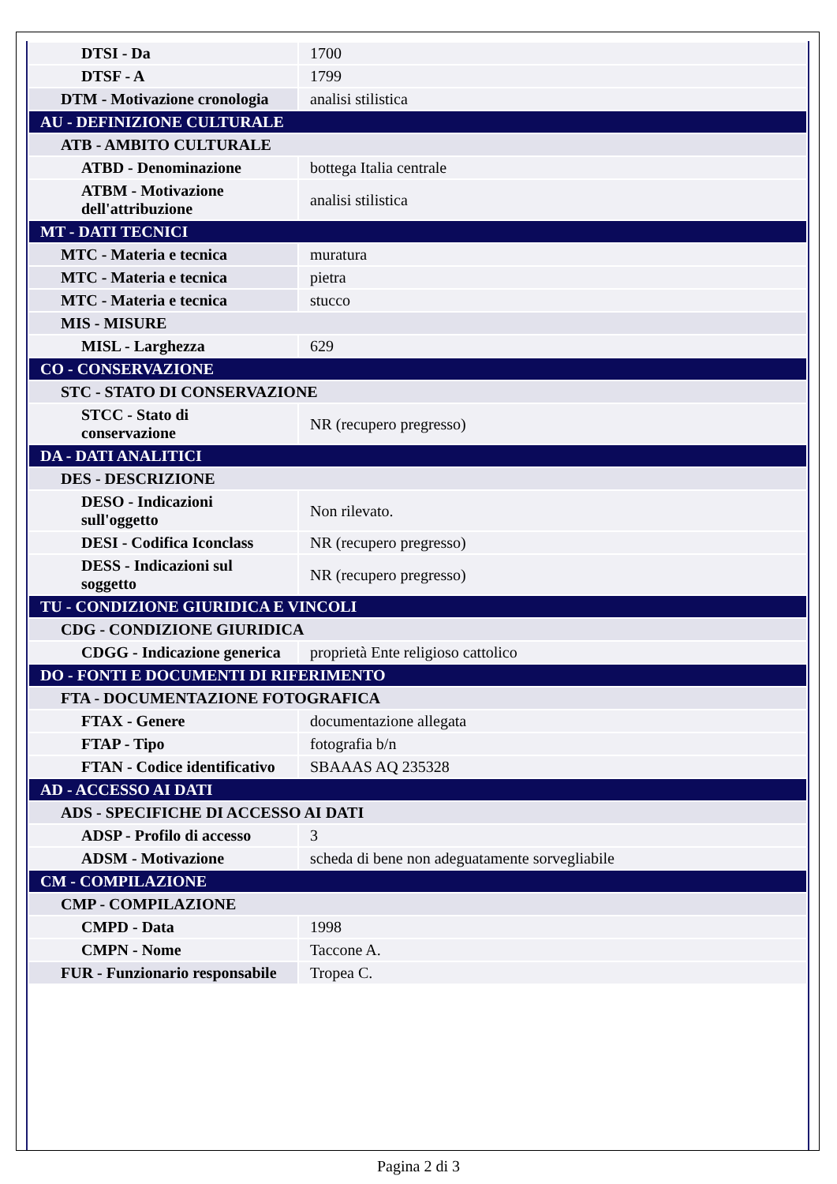| DTSI - Da | 1700 |
| DTSF - A | 1799 |
| DTM - Motivazione cronologia | analisi stilistica |
| AU - DEFINIZIONE CULTURALE | |
| ATB - AMBITO CULTURALE | |
| ATBD - Denominazione | bottega Italia centrale |
| ATBM - Motivazione dell'attribuzione | analisi stilistica |
| MT - DATI TECNICI | |
| MTC - Materia e tecnica | muratura |
| MTC - Materia e tecnica | pietra |
| MTC - Materia e tecnica | stucco |
| MIS - MISURE | |
| MISL - Larghezza | 629 |
| CO - CONSERVAZIONE | |
| STC - STATO DI CONSERVAZIONE | |
| STCC - Stato di conservazione | NR (recupero pregresso) |
| DA - DATI ANALITICI | |
| DES - DESCRIZIONE | |
| DESO - Indicazioni sull'oggetto | Non rilevato. |
| DESI - Codifica Iconclass | NR (recupero pregresso) |
| DESS - Indicazioni sul soggetto | NR (recupero pregresso) |
| TU - CONDIZIONE GIURIDICA E VINCOLI | |
| CDG - CONDIZIONE GIURIDICA | |
| CDGG - Indicazione generica | proprietà Ente religioso cattolico |
| DO - FONTI E DOCUMENTI DI RIFERIMENTO | |
| FTA - DOCUMENTAZIONE FOTOGRAFICA | |
| FTAX - Genere | documentazione allegata |
| FTAP - Tipo | fotografia b/n |
| FTAN - Codice identificativo | SBAAAS AQ 235328 |
| AD - ACCESSO AI DATI | |
| ADS - SPECIFICHE DI ACCESSO AI DATI | |
| ADSP - Profilo di accesso | 3 |
| ADSM - Motivazione | scheda di bene non adeguatamente sorvegliabile |
| CM - COMPILAZIONE | |
| CMP - COMPILAZIONE | |
| CMPD - Data | 1998 |
| CMPN - Nome | Taccone A. |
| FUR - Funzionario responsabile | Tropea C. |
Pagina 2 di 3